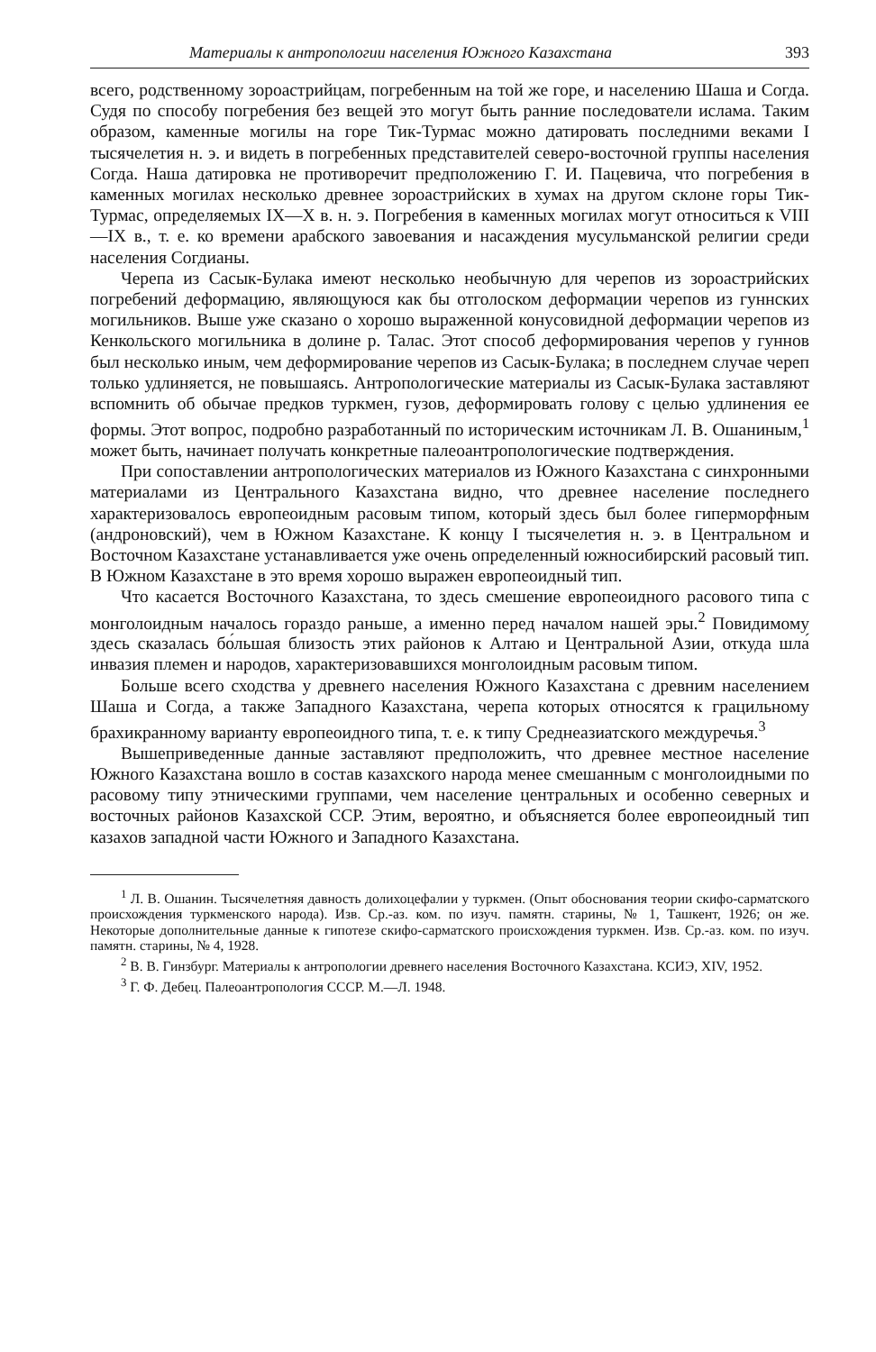Материалы к антропологии населения Южного Казахстана 393
всего, родственному зороастрийцам, погребенным на той же горе, и населению Шаша и Согда. Судя по способу погребения без вещей это могут быть ранние последователи ислама. Таким образом, каменные могилы на горе Тик-Турмас можно датировать последними веками I тысячелетия н. э. и видеть в погребенных представителей северо-восточной группы населения Согда. Наша датировка не противоречит предположению Г. И. Пацевича, что погребения в каменных могилах несколько древнее зороастрийских в хумах на другом склоне горы Тик-Турмас, определяемых IX—X в. н. э. Погребения в каменных могилах могут относиться к VIII—IX в., т. е. ко времени арабского завоевания и насаждения мусульманской религии среди населения Согдианы.
Черепа из Сасык-Булака имеют несколько необычную для черепов из зороастрийских погребений деформацию, являющуюся как бы отголоском деформации черепов из гуннских могильников. Выше уже сказано о хорошо выраженной конусовидной деформации черепов из Кенкольского могильника в долине р. Талас. Этот способ деформирования черепов у гуннов был несколько иным, чем деформирование черепов из Сасык-Булака; в последнем случае череп только удлиняется, не повышаясь. Антропологические материалы из Сасык-Булака заставляют вспомнить об обычае предков туркмен, гузов, деформировать голову с целью удлинения ее формы. Этот вопрос, подробно разработанный по историческим источникам Л. В. Ошаниным,<sup>1</sup> может быть, начинает получать конкретные палеоантропологические подтверждения.
При сопоставлении антропологических материалов из Южного Казахстана с синхронными материалами из Центрального Казахстана видно, что древнее население последнего характеризовалось европеоидным расовым типом, который здесь был более гиперморфным (андроновский), чем в Южном Казахстане. К концу I тысячелетия н. э. в Центральном и Восточном Казахстане устанавливается уже очень определенный южносибирский расовый тип. В Южном Казахстане в это время хорошо выражен европеоидный тип.
Что касается Восточного Казахстана, то здесь смешение европеоидного расового типа с монголоидным началось гораздо раньше, а именно перед началом нашей эры.<sup>2</sup> Повидимому здесь сказалась бо́льшая близость этих районов к Алтаю и Центральной Азии, откуда шла́ инвазия племен и народов, характеризовавшихся монголоидным расовым типом.
Больше всего сходства у древнего населения Южного Казахстана с древним населением Шаша и Согда, а также Западного Казахстана, черепа которых относятся к грацильному брахикранному варианту европеоидного типа, т. е. к типу Среднеазиатского междуречья.<sup>3</sup>
Вышеприведенные данные заставляют предположить, что древнее местное население Южного Казахстана вошло в состав казахского народа менее смешанным с монголоидными по расовому типу этническими группами, чем население центральных и особенно северных и восточных районов Казахской ССР. Этим, вероятно, и объясняется более европеоидный тип казахов западной части Южного и Западного Казахстана.
<sup>1</sup> Л. В. Ошанин. Тысячелетняя давность долихоцефалии у туркмен. (Опыт обоснования теории скифо-сарматского происхождения туркменского народа). Изв. Ср.-аз. ком. по изуч. памятн. старины, № 1, Ташкент, 1926; он же. Некоторые дополнительные данные к гипотезе скифо-сарматского происхождения туркмен. Изв. Ср.-аз. ком. по изуч. памятн. старины, № 4, 1928.
<sup>2</sup> В. В. Гинзбург. Материалы к антропологии древнего населения Восточного Казахстана. КСИЭ, XIV, 1952.
<sup>3</sup> Г. Ф. Дебец. Палеоантропология СССР. М.—Л. 1948.